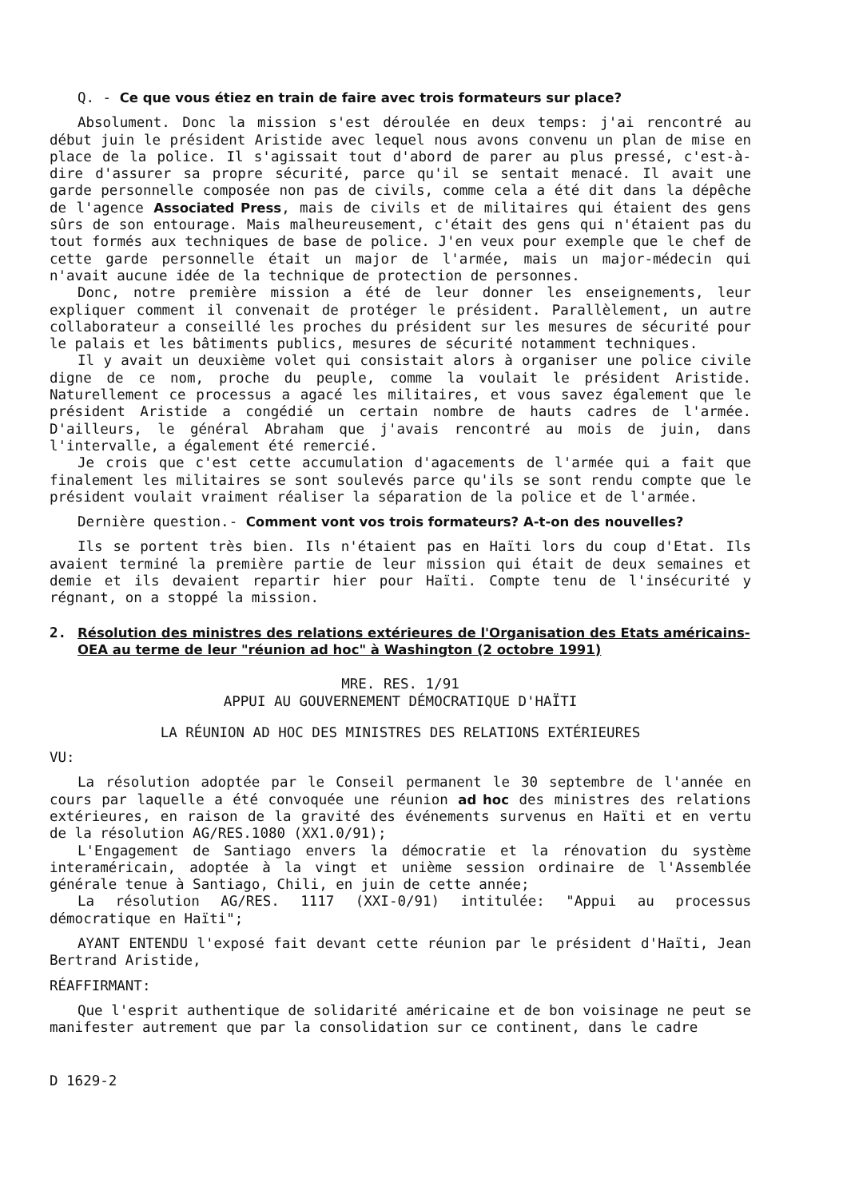Q. - Ce que vous étiez en train de faire avec trois formateurs sur place?
Absolument. Donc la mission s'est déroulée en deux temps: j'ai rencontré au début juin le président Aristide avec lequel nous avons convenu un plan de mise en place de la police. Il s'agissait tout d'abord de parer au plus pressé, c'est-à-dire d'assurer sa propre sécurité, parce qu'il se sentait menacé. Il avait une garde personnelle composée non pas de civils, comme cela a été dit dans la dépêche de l'agence Associated Press, mais de civils et de militaires qui étaient des gens sûrs de son entourage. Mais malheureusement, c'était des gens qui n'étaient pas du tout formés aux techniques de base de police. J'en veux pour exemple que le chef de cette garde personnelle était un major de l'armée, mais un major-médecin qui n'avait aucune idée de la technique de protection de personnes.
Donc, notre première mission a été de leur donner les enseignements, leur expliquer comment il convenait de protéger le président. Parallèlement, un autre collaborateur a conseillé les proches du président sur les mesures de sécurité pour le palais et les bâtiments publics, mesures de sécurité notamment techniques.
Il y avait un deuxième volet qui consistait alors à organiser une police civile digne de ce nom, proche du peuple, comme la voulait le président Aristide. Naturellement ce processus a agacé les militaires, et vous savez également que le président Aristide a congédié un certain nombre de hauts cadres de l'armée. D'ailleurs, le général Abraham que j'avais rencontré au mois de juin, dans l'intervalle, a également été remercié.
Je crois que c'est cette accumulation d'agacements de l'armée qui a fait que finalement les militaires se sont soulevés parce qu'ils se sont rendu compte que le président voulait vraiment réaliser la séparation de la police et de l'armée.
Dernière question.- Comment vont vos trois formateurs? A-t-on des nouvelles?
Ils se portent très bien. Ils n'étaient pas en Haïti lors du coup d'Etat. Ils avaient terminé la première partie de leur mission qui était de deux semaines et demie et ils devaient repartir hier pour Haïti. Compte tenu de l'insécurité y régnant, on a stoppé la mission.
2. Résolution des ministres des relations extérieures de l'Organisation des Etats américains-OEA au terme de leur "réunion ad hoc" à Washington (2 octobre 1991)
MRE. RES. 1/91
APPUI AU GOUVERNEMENT DÉMOCRATIQUE D'HAÏTI
LA RÉUNION AD HOC DES MINISTRES DES RELATIONS EXTÉRIEURES
VU:
La résolution adoptée par le Conseil permanent le 30 septembre de l'année en cours par laquelle a été convoquée une réunion ad hoc des ministres des relations extérieures, en raison de la gravité des événements survenus en Haïti et en vertu de la résolution AG/RES.1080 (XX1.0/91);
L'Engagement de Santiago envers la démocratie et la rénovation du système interaméricain, adoptée à la vingt et unième session ordinaire de l'Assemblée générale tenue à Santiago, Chili, en juin de cette année;
La résolution AG/RES. 1117 (XXI-0/91) intitulée: "Appui au processus démocratique en Haïti";
AYANT ENTENDU l'exposé fait devant cette réunion par le président d'Haïti, Jean Bertrand Aristide,
RÉAFFIRMANT:
Que l'esprit authentique de solidarité américaine et de bon voisinage ne peut se manifester autrement que par la consolidation sur ce continent, dans le cadre
D 1629-2